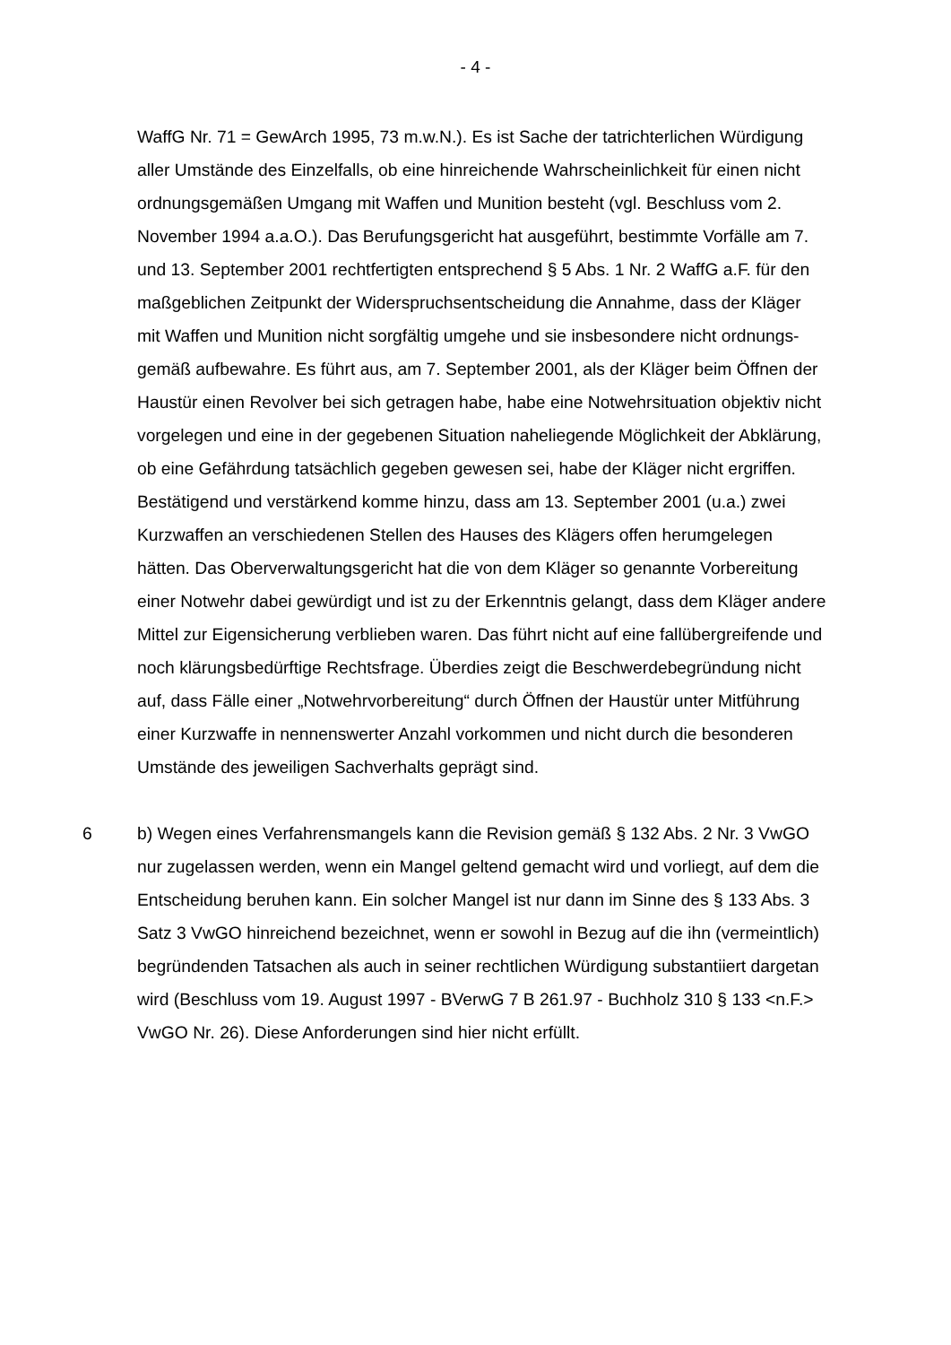- 4 -
WaffG Nr. 71 = GewArch 1995, 73 m.w.N.). Es ist Sache der tatrichterlichen Würdigung aller Umstände des Einzelfalls, ob eine hinreichende Wahr­scheinlichkeit für einen nicht ordnungsgemäßen Umgang mit Waffen und Muni­tion besteht (vgl. Beschluss vom 2. November 1994 a.a.O.). Das Berufungsge­richt hat ausgeführt, bestimmte Vorfälle am 7. und 13. September 2001 recht­fertigten entsprechend § 5 Abs. 1 Nr. 2 WaffG a.F. für den maßgeblichen Zeit­punkt der Widerspruchsentscheidung die Annahme, dass der Kläger mit Waffen und Munition nicht sorgfältig umgehe und sie insbesondere nicht ordnungs­gemäß aufbewahre. Es führt aus, am 7. September 2001, als der Kläger beim Öffnen der Haustür einen Revolver bei sich getragen habe, habe eine Notwehr­situation objektiv nicht vorgelegen und eine in der gegebenen Situation nahe­liegende Möglichkeit der Abklärung, ob eine Gefährdung tatsächlich gegeben gewesen sei, habe der Kläger nicht ergriffen. Bestätigend und verstärkend komme hinzu, dass am 13. September 2001 (u.a.) zwei Kurzwaffen an ver­schiedenen Stellen des Hauses des Klägers offen herumgelegen hätten. Das Oberverwaltungsgericht hat die von dem Kläger so genannte Vorbereitung einer Notwehr dabei gewürdigt und ist zu der Erkenntnis gelangt, dass dem Kläger andere Mittel zur Eigensicherung verblieben waren. Das führt nicht auf eine fallübergreifende und noch klärungsbedürftige Rechtsfrage. Überdies zeigt die Beschwerdebegründung nicht auf, dass Fälle einer „Notwehrvorbereitung“ durch Öffnen der Haustür unter Mitführung einer Kurzwaffe in nennenswerter Anzahl vorkommen und nicht durch die besonderen Umstände des jeweiligen Sachverhalts geprägt sind.
6 b) Wegen eines Verfahrensmangels kann die Revision gemäß § 132 Abs. 2 Nr. 3 VwGO nur zugelassen werden, wenn ein Mangel geltend gemacht wird und vorliegt, auf dem die Entscheidung beruhen kann. Ein solcher Mangel ist nur dann im Sinne des § 133 Abs. 3 Satz 3 VwGO hinreichend bezeichnet, wenn er sowohl in Bezug auf die ihn (vermeintlich) begründenden Tatsachen als auch in seiner rechtlichen Würdigung substantiiert dargetan wird (Beschluss vom 19. August 1997 - BVerwG 7 B 261.97 - Buchholz 310 § 133 <n.F.> VwGO Nr. 26). Diese Anforderungen sind hier nicht erfüllt.